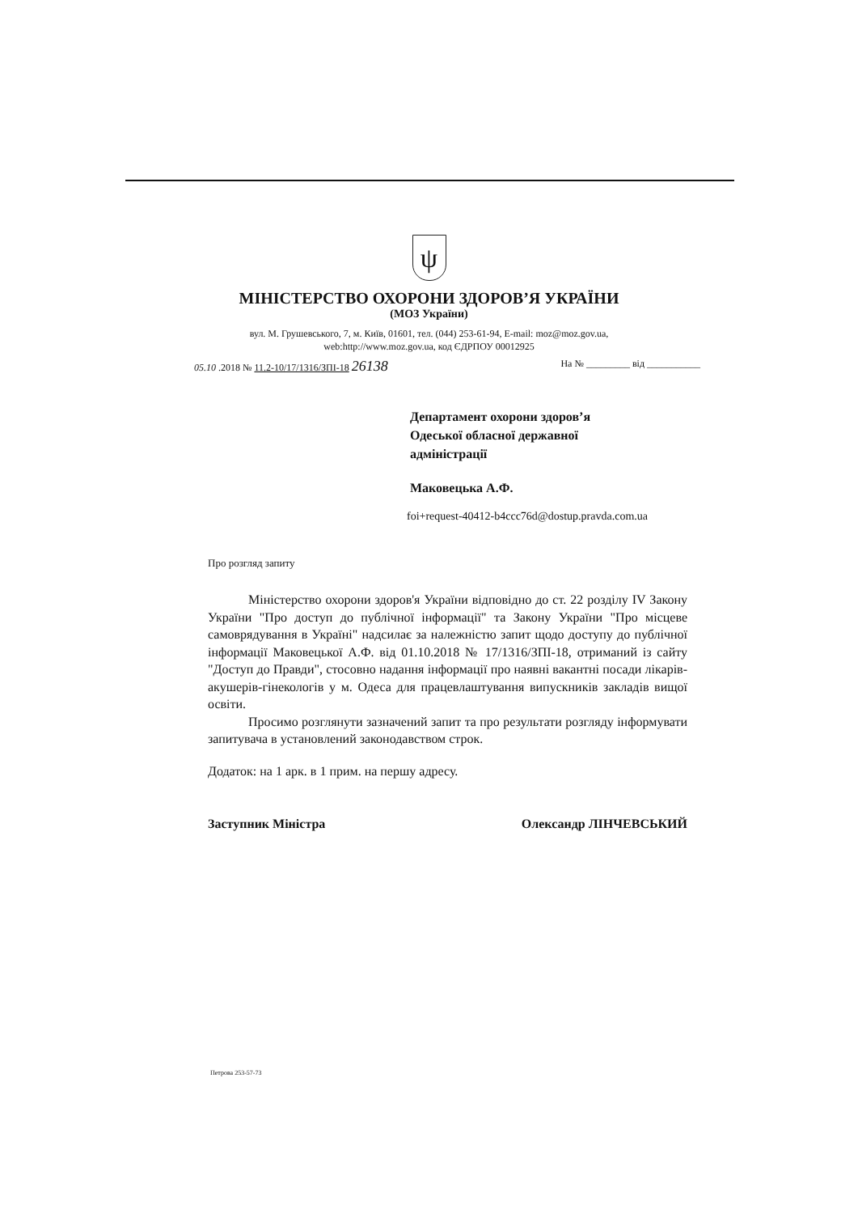ψ
МІНІСТЕРСТВО ОХОРОНИ ЗДОРОВ’Я УКРАЇНИ
(МОЗ України)
вул. М. Грушевського, 7, м. Київ, 01601, тел. (044) 253-61-94, E-mail: moz@moz.gov.ua,
web:http://www.moz.gov.ua, код ЄДРПОУ 00012925
05.10 .2018 № 11.2-10/17/1316/ЗПІ-18 26138 На № _________ від ___________
Департамент охорони здоров’я
Одеської обласної державної
адміністрації
Маковецька А.Ф.
foi+request-40412-b4ccc76d@dostup.pravda.com.ua
Про розгляд запиту
Міністерство охорони здоров'я України відповідно до ст. 22 розділу IV Закону України "Про доступ до публічної інформації" та Закону України "Про місцеве самоврядування в Україні" надсилає за належністю запит щодо доступу до публічної інформації Маковецької А.Ф. від 01.10.2018 № 17/1316/ЗПІ-18, отриманий із сайту "Доступ до Правди", стосовно надання інформації про наявні вакантні посади лікарів-акушерів-гінекологів у м. Одеса для працевлаштування випускників закладів вищої освіти.
Просимо розглянути зазначений запит та про результати розгляду інформувати запитувача в установлений законодавством строк.
Додаток: на 1 арк. в 1 прим. на першу адресу.
Заступник Міністра Олександр ЛІНЧЕВСЬКИЙ
Петрова 253-57-73